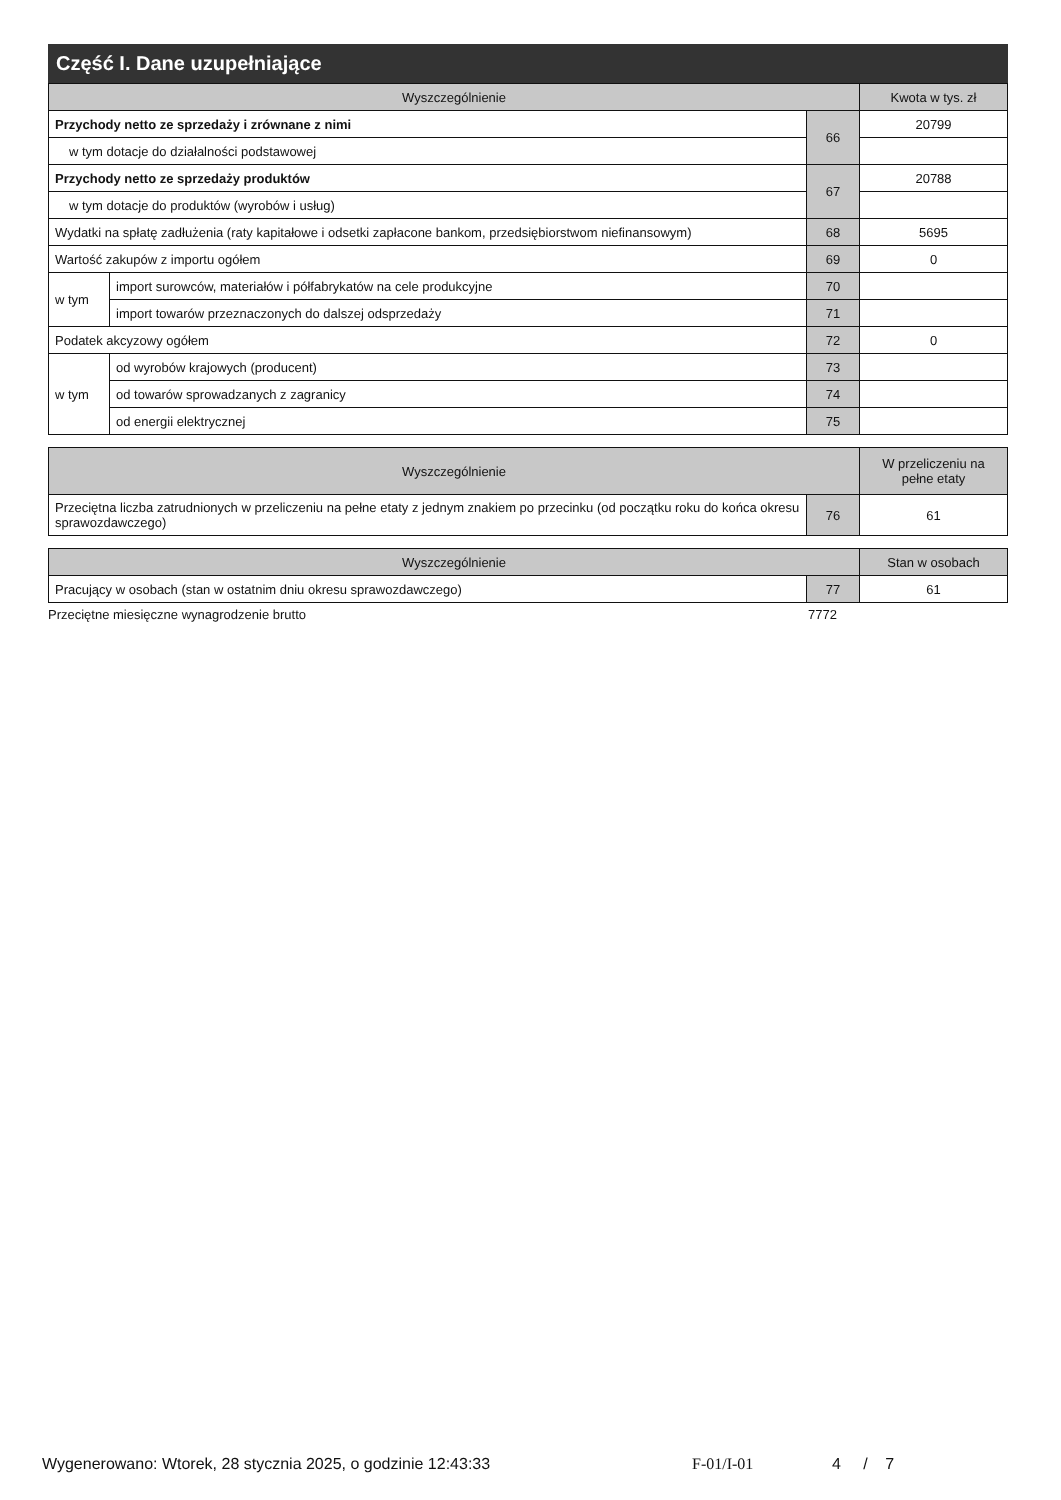Część I. Dane uzupełniające
| Wyszczególnienie | | | Kwota w tys. zł |
| --- | --- | --- | --- |
| Przychody netto ze sprzedaży i zrównane z nimi | | 66 | 20799 |
| w tym dotacje do działalności podstawowej | | | |
| Przychody netto ze sprzedaży produktów | | 67 | 20788 |
| w tym dotacje do produktów (wyrobów i usług) | | | |
| Wydatki na spłatę zadłużenia (raty kapitałowe i odsetki zapłacone bankom, przedsiębiorstwom niefinansowym) | | 68 | 5695 |
| Wartość zakupów z importu ogółem | | 69 | 0 |
| w tym | import surowców, materiałów i półfabrykatów na cele produkcyjne | 70 | |
| | import towarów przeznaczonych do dalszej odsprzedaży | 71 | |
| Podatek akcyzowy ogółem | | 72 | 0 |
| w tym | od wyrobów krajowych (producent) | 73 | |
| | od towarów sprowadzanych z zagranicy | 74 | |
| | od energii elektrycznej | 75 | |
| Wyszczególnienie | | W przeliczeniu na pełne etaty |
| --- | --- | --- |
| Przeciętna liczba zatrudnionych w przeliczeniu na pełne etaty z jednym znakiem po przecinku (od początku roku do końca okresu sprawozdawczego) | 76 | 61 |
| Wyszczególnienie | | Stan w osobach |
| --- | --- | --- |
| Pracujący w osobach (stan w ostatnim dniu okresu sprawozdawczego) | 77 | 61 |
Przeciętne miesięczne wynagrodzenie brutto 7772
Wygenerowano: Wtorek, 28 stycznia 2025, o godzinie 12:43:33 F-01/I-01 4 / 7